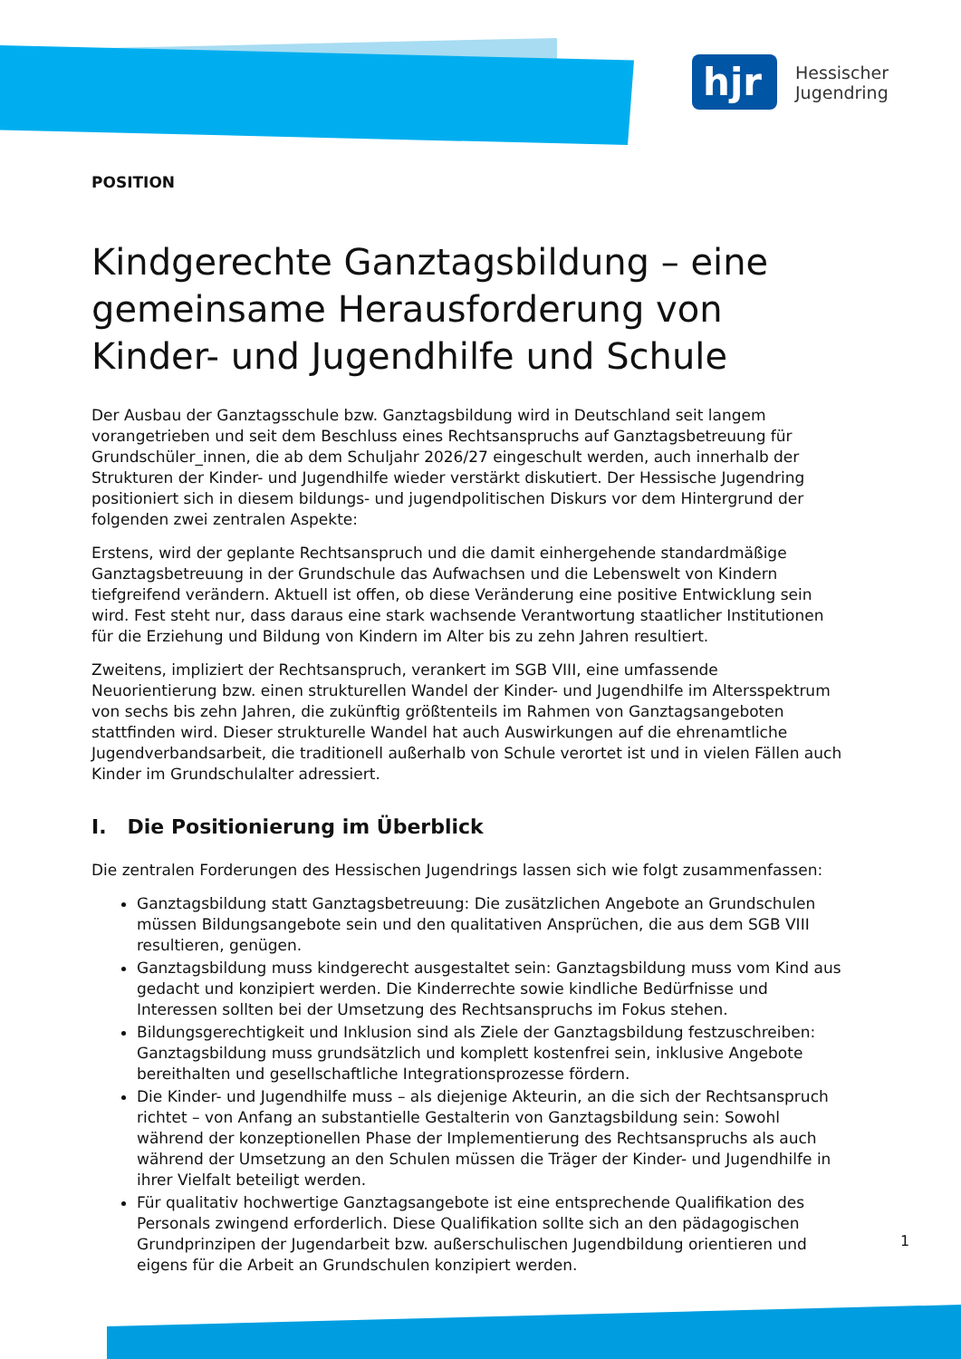hjr
Hessischer
Jugendring
POSITION
Kindgerechte Ganztagsbildung – eine gemeinsame Herausforderung von Kinder- und Jugendhilfe und Schule
Der Ausbau der Ganztagsschule bzw. Ganztagsbildung wird in Deutschland seit langem vorangetrieben und seit dem Beschluss eines Rechtsanspruchs auf Ganztagsbetreuung für Grundschüler_innen, die ab dem Schuljahr 2026/27 eingeschult werden, auch innerhalb der Strukturen der Kinder- und Jugendhilfe wieder verstärkt diskutiert. Der Hessische Jugendring positioniert sich in diesem bildungs- und jugendpolitischen Diskurs vor dem Hintergrund der folgenden zwei zentralen Aspekte:
Erstens, wird der geplante Rechtsanspruch und die damit einhergehende standardmäßige Ganztagsbetreuung in der Grundschule das Aufwachsen und die Lebenswelt von Kindern tiefgreifend verändern. Aktuell ist offen, ob diese Veränderung eine positive Entwicklung sein wird. Fest steht nur, dass daraus eine stark wachsende Verantwortung staatlicher Institutionen für die Erziehung und Bildung von Kindern im Alter bis zu zehn Jahren resultiert.
Zweitens, impliziert der Rechtsanspruch, verankert im SGB VIII, eine umfassende Neuorientierung bzw. einen strukturellen Wandel der Kinder- und Jugendhilfe im Altersspektrum von sechs bis zehn Jahren, die zukünftig größtenteils im Rahmen von Ganztagsangeboten stattfinden wird. Dieser strukturelle Wandel hat auch Auswirkungen auf die ehrenamtliche Jugendverbandsarbeit, die traditionell außerhalb von Schule verortet ist und in vielen Fällen auch Kinder im Grundschulalter adressiert.
I. Die Positionierung im Überblick
Die zentralen Forderungen des Hessischen Jugendrings lassen sich wie folgt zusammenfassen:
Ganztagsbildung statt Ganztagsbetreuung: Die zusätzlichen Angebote an Grundschulen müssen Bildungsangebote sein und den qualitativen Ansprüchen, die aus dem SGB VIII resultieren, genügen.
Ganztagsbildung muss kindgerecht ausgestaltet sein: Ganztagsbildung muss vom Kind aus gedacht und konzipiert werden. Die Kinderrechte sowie kindliche Bedürfnisse und Interessen sollten bei der Umsetzung des Rechtsanspruchs im Fokus stehen.
Bildungsgerechtigkeit und Inklusion sind als Ziele der Ganztagsbildung festzuschreiben: Ganztagsbildung muss grundsätzlich und komplett kostenfrei sein, inklusive Angebote bereithalten und gesellschaftliche Integrationsprozesse fördern.
Die Kinder- und Jugendhilfe muss – als diejenige Akteurin, an die sich der Rechtsanspruch richtet – von Anfang an substantielle Gestalterin von Ganztagsbildung sein: Sowohl während der konzeptionellen Phase der Implementierung des Rechtsanspruchs als auch während der Umsetzung an den Schulen müssen die Träger der Kinder- und Jugendhilfe in ihrer Vielfalt beteiligt werden.
Für qualitativ hochwertige Ganztagsangebote ist eine entsprechende Qualifikation des Personals zwingend erforderlich. Diese Qualifikation sollte sich an den pädagogischen Grundprinzipen der Jugendarbeit bzw. außerschulischen Jugendbildung orientieren und eigens für die Arbeit an Grundschulen konzipiert werden.
1